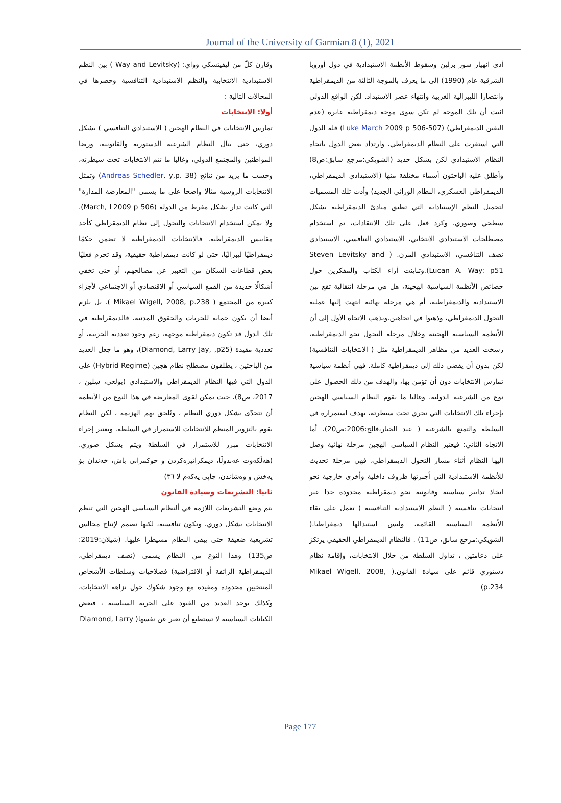Journal of the University of Garmian 8 (1), 2021
أدى انهيار سور برلين وسقوط الأنظمة الاستبدادية في دول أوروبا الشرقية عام (1990) إلى ما يعرف بالموجة الثالثة من الديمقراطية وانتصارا الليبرالية الغربية وانتهاء عصر الاستبداد. لكن الواقع الدولي اثبت أن تلك الموجه لم تكن سوى موجة ديمقراطية عابرة (عدم اليقين الديمقراطي) (Luke March 2009 p 506-507) قلة الدول التي استقرت على النظام الديمقراطي، وارتداد بعض الدول باتجاه النظام الاستبدادي لكن بشكل جديد (الشويكي:مرجع سابق:ص8) وأطلق عليه الباحثون أسماء مختلفة منها (الاستبدادي الديمقراطي، الديمقراطي العسكري، النظام الوراثي الجديد) وأدت تلك المسميات لتجميل النظم الإستبادابة التي تطبق مبادئ الديمقراطية بشكل سطحي وصوري. وكرد فعل على تلك الانتقادات، تم استخدام مصطلحات الاستبدادي الانتخابي، الاستبدادي التنافسي، الاستبدادي نصف التنافسي، الاستبدادي المرن. ( Steven Levitsky and Lucan A. Way: p51).وتباينت أراء الكتاب والمفكرين حول خصائص الأنظمة السياسية الهجينة، هل هي مرحلة انتقالية تقع بين الاستبدادية والديمقراطية، أم هي مرحلة نهائية انتهت إليها عملية التحول الديمقراطي، وذهبوا في اتجاهين.ويذهب الاتجاه الأول إلى أن الأنظمة السياسية الهجينة وخلال مرحلة التحول نحو الديمقراطية، رسخت العديد من مظاهر الديمقراطية مثل ( الانتخابات التنافسية) لكن بدون أن يفضي ذلك إلى ديمقراطية كاملة. فهي أنظمة سياسية تمارس الانتخابات دون أن تؤمن بها، والهدف من ذلك الحصول على نوع من الشرعية الدولية. وغالبا ما يقوم النظام السياسي الهجين بإجراء تلك الانتخابات التي تجري تحت سيطرته، بهدف استمراره في السلطة والتمتع بالشرعية ( عبد الجبار،فالح:2006:ص20). أما الاتجاه الثاني: فيعتبر النظام السياسي الهجين مرحلة نهائية وصل إليها النظام أثناء مسار التحول الديمقراطي، فهي مرحلة تحديث للأنظمة الاستبدادية التي أجبرتها ظروف داخلية وأخرى خارجية نحو اتخاذ تدابير سياسية وقانونية نحو ديمقراطية محدودة جدا عبر انتخابات تنافسية ( النظم الاستبدادية التنافسية ) تعمل على بقاء الأنظمة السياسية القائمة، وليس استبدالها ديمقراطيا.( الشويكي:مرجع سابق، ص11) . فالنظام الديمقراطي الحقيقي يرتكز على دعامتين ، تداول السلطة من خلال الانتخابات، وإقامة نظام دستوري قائم على سيادة القانون.( Mikael Wigell, 2008, p.234)
وقارن كلّ من ليفيتسكي وواي: (Way and Levitsky ) بين النظم الاستبدادية الانتخابية والنظم الاستبدادية التنافسية وحصرها في المجالات التالية :
أولا: الانتخابات
تمارس الانتخابات في النظام الهجين ( الاستبدادي التنافسي ) بشكل دوري، حتى ينال النظام الشرعية الدستورية والقانونية، ورضا المواطنين والمجتمع الدولي، وغالبا ما تتم الانتخابات تحت سيطرته، وحسب ما يريد من نتائج (Andreas Schedler, y,p. 38) وتمثل الانتخابات الروسية مثالا واضحا على ما يسمى "المعارضة المدارة" التي كانت تدار بشكل مفرط من الدولة (March, L2009 p 506). ولا يمكن استخدام الانتخابات والتحول إلى نظام الديمقراطي كأحد مقاييس الديمقراطية. فالانتخابات الديمقراطية لا تضمن حكمًا ديمقراطيًا ليبراليًا، حتى لو كانت ديمقراطية حقيقية، وقد تحرم فعليًا بعض قطاعات السكان من التعبير عن مصالحهم، أو حتى تخفي أشكالًا جديدة من القمع السياسي أو الاقتصادي أو الاجتماعي لأجزاء كبيرة من المجتمع ( Mikael Wigell, 2008, p.238 ). بل يلزم أيضا أن يكون حماية للحريات والحقوق المدنية، فالديمقراطية في تلك الدول قد تكون ديمقراطية موجهة، رغم وجود تعددية الحزبية، أو تعددية مقيدة (Diamond, Larry Jay, ,p25)، وهو ما جعل العديد من الباحثين ، يطلقون مصطلح نظام هجين (Hybrid Regime) على الدول التي فيها النظام الديمقراطي والاستبدادي (بولعي، سِلين ، 2017، ص8)، حيث يمكن لقوى المعارضة في هذا النوع من الأنظمة أن تتحدّى بشكل دوري النظام ، وتُلحق بهم الهزيمة ، لكن النظام يقوم بالتزوير المنظم للانتخابات للاستمرار في السلطة. ويعتبر إجراء الانتخابات مبرر للاستمرار في السلطة ويتم بشكل صوري. (هەڵکەوت عەبدوڵا، دیمکراتیزەکردن و حوکمرانی باش، خەندان بۆ پەخش و وەشاندن، چاپی یەکەم لا ٣٦)
ثانيا: التشريعات وسيادة القانون
يتم وضع التشريعات اللازمة في ألنظام السياسي الهجين التي تنظم الانتخابات بشكل دوري، وتكون تنافسية، لكنها تصمم لإنتاج مجالس تشريعية ضعيفة حتى يبقى النظام مسيطرا عليها. (شيلان:2019: ص135) وهذا النوع من النظام يسمى (نصف ديمقراطي، الديمقراطية الزائفة أو الافتراضية) فصلاحيات وسلطات الأشخاص المنتخبين محدودة ومقيدة مع وجود شكوك حول نزاهة الانتخابات، وكذلك يوجد العديد من القيود على الحرية السياسية ، فبعض الكيانات السياسية لا تستطيع أن تعبر عن نفسها( Diamond, Larry
Page 177